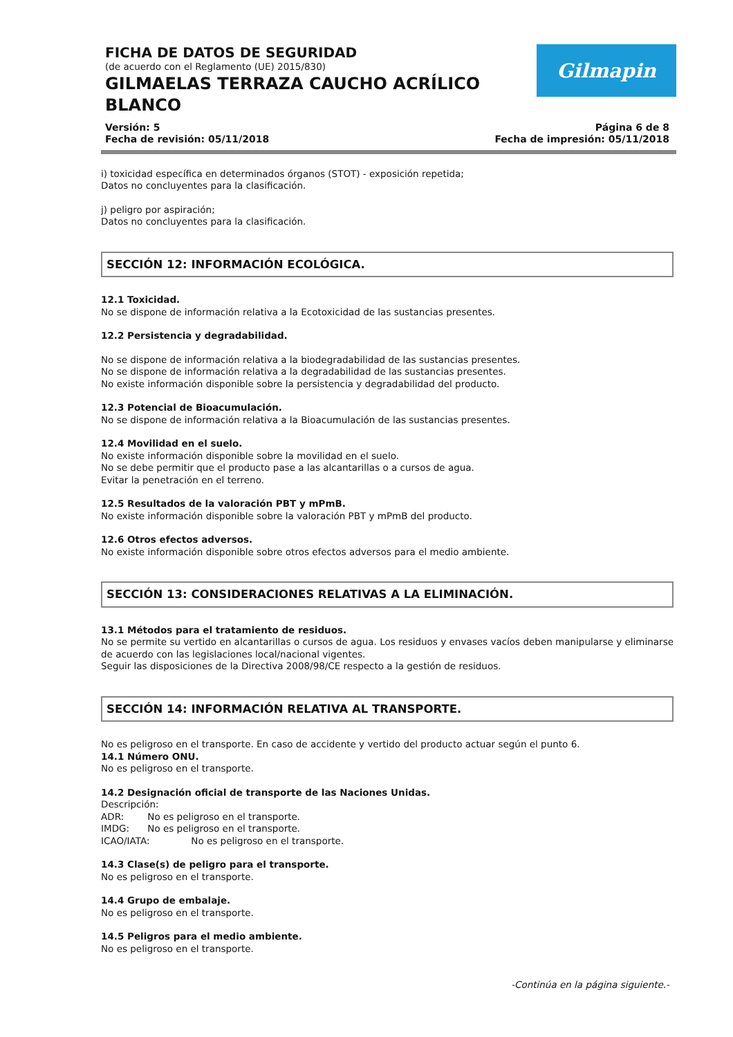FICHA DE DATOS DE SEGURIDAD
(de acuerdo con el Reglamento (UE) 2015/830)
GILMAELAS TERRAZA CAUCHO ACRÍLICO BLANCO
Gilmapin
Versión: 5
Fecha de revisión: 05/11/2018
Página 6 de 8
Fecha de impresión: 05/11/2018
i) toxicidad específica en determinados órganos (STOT) - exposición repetida;
Datos no concluyentes para la clasificación.
j) peligro por aspiración;
Datos no concluyentes para la clasificación.
SECCIÓN 12: INFORMACIÓN ECOLÓGICA.
12.1 Toxicidad.
No se dispone de información relativa a la Ecotoxicidad de las sustancias presentes.
12.2 Persistencia y degradabilidad.
No se dispone de información relativa a la biodegradabilidad de las sustancias presentes.
No se dispone de información relativa a la degradabilidad de las sustancias presentes.
No existe información disponible sobre la persistencia y degradabilidad del producto.
12.3 Potencial de Bioacumulación.
No se dispone de información relativa a la Bioacumulación de las sustancias presentes.
12.4 Movilidad en el suelo.
No existe información disponible sobre la movilidad en el suelo.
No se debe permitir que el producto pase a las alcantarillas o a cursos de agua.
Evitar la penetración en el terreno.
12.5 Resultados de la valoración PBT y mPmB.
No existe información disponible sobre la valoración PBT y mPmB del producto.
12.6 Otros efectos adversos.
No existe información disponible sobre otros efectos adversos para el medio ambiente.
SECCIÓN 13: CONSIDERACIONES RELATIVAS A LA ELIMINACIÓN.
13.1 Métodos para el tratamiento de residuos.
No se permite su vertido en alcantarillas o cursos de agua. Los residuos y envases vacíos deben manipularse y eliminarse de acuerdo con las legislaciones local/nacional vigentes.
Seguir las disposiciones de la Directiva 2008/98/CE respecto a la gestión de residuos.
SECCIÓN 14: INFORMACIÓN RELATIVA AL TRANSPORTE.
No es peligroso en el transporte. En caso de accidente y vertido del producto actuar según el punto 6.
14.1 Número ONU.
No es peligroso en el transporte.
14.2 Designación oficial de transporte de las Naciones Unidas.
Descripción:
ADR: No es peligroso en el transporte.
IMDG: No es peligroso en el transporte.
ICAO/IATA: No es peligroso en el transporte.
14.3 Clase(s) de peligro para el transporte.
No es peligroso en el transporte.
14.4 Grupo de embalaje.
No es peligroso en el transporte.
14.5 Peligros para el medio ambiente.
No es peligroso en el transporte.
-Continúa en la página siguiente.-